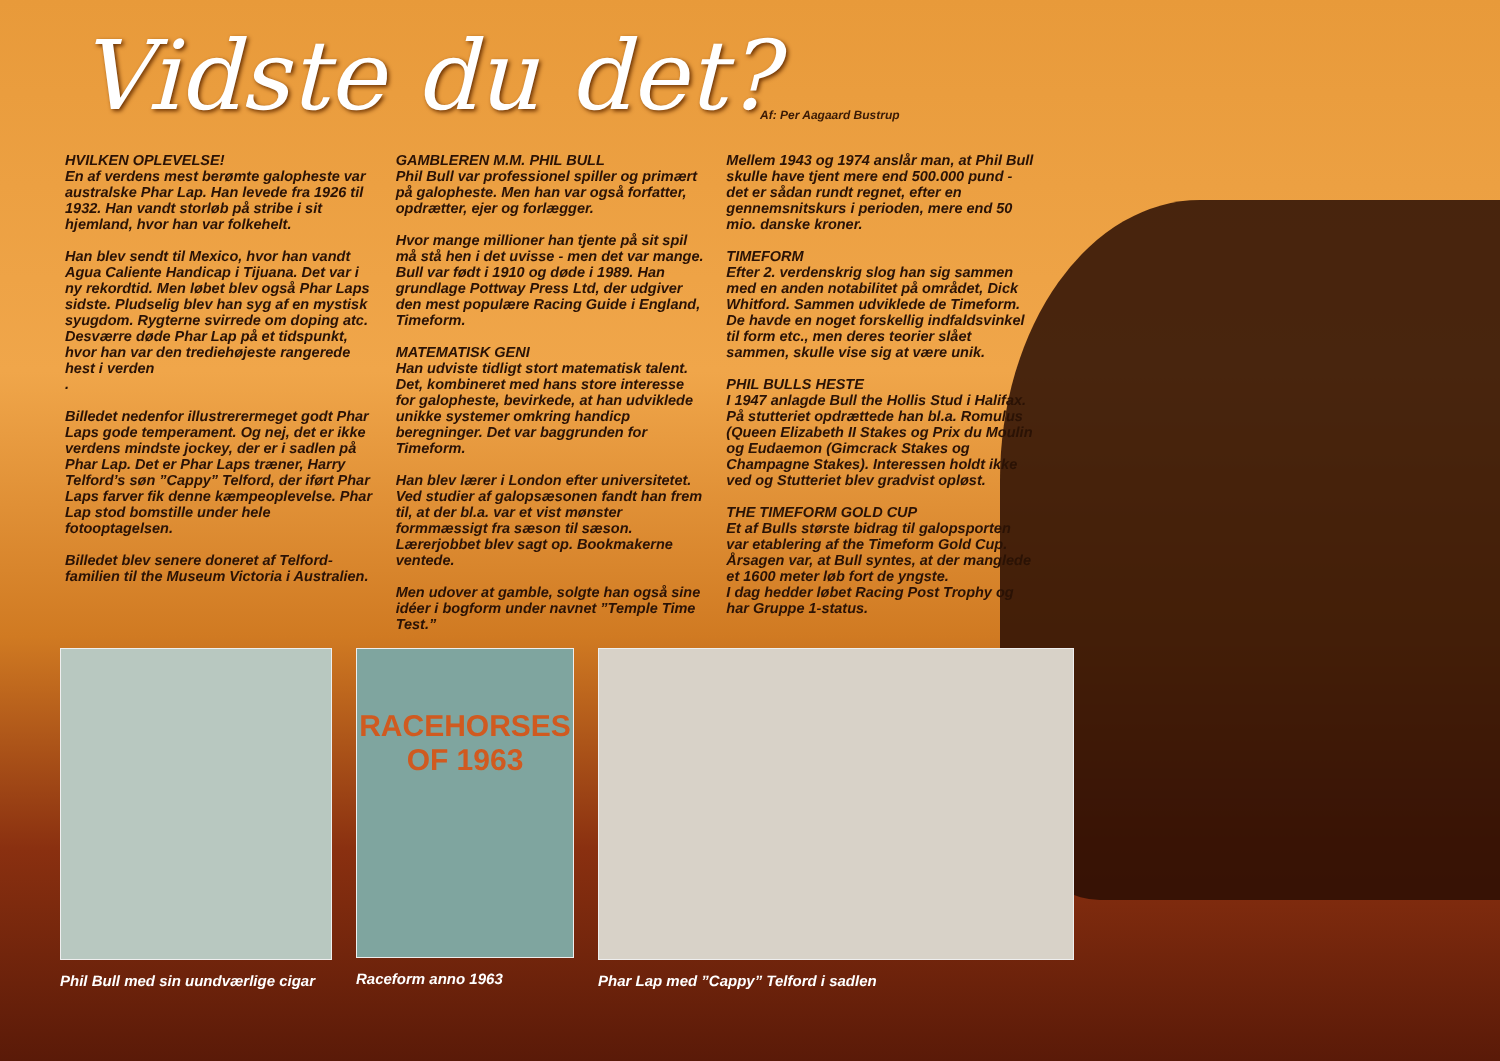Vidste du det? Af: Per Aagaard Bustrup
HVILKEN OPLEVELSE!
En af verdens mest berømte galopheste var australske Phar Lap. Han levede fra 1926 til 1932. Han vandt storløb på stribe i sit hjemland, hvor han var folkehelt.
Han blev sendt til Mexico, hvor han vandt Agua Caliente Handicap i Tijuana. Det var i ny rekordtid. Men løbet blev også Phar Laps sidste. Pludselig blev han syg af en mystisk syugdom. Rygterne svirrede om doping atc. Desværre døde Phar Lap på et tidspunkt, hvor han var den trediehøjeste rangerede hest i verden
.
Billedet nedenfor illustrerermeget godt Phar Laps gode temperament. Og nej, det er ikke verdens mindste jockey, der er i sadlen på Phar Lap. Det er Phar Laps træner, Harry Telford’s søn ”Cappy” Telford, der iført Phar Laps farver fik denne kæmpeoplevelse. Phar Lap stod bomstille under hele fotooptagelsen.
Billedet blev senere doneret af Telford-familien til the Museum Victoria i Australien.
GAMBLEREN M.M. PHIL BULL
Phil Bull var professionel spiller og primært på galopheste. Men han var også forfatter, opdrætter, ejer og forlægger.
Hvor mange millioner han tjente på sit spil må stå hen i det uvisse - men det var mange. Bull var født i 1910 og døde i 1989. Han grundlage Pottway Press Ltd, der udgiver den mest populære Racing Guide i England, Timeform.
MATEMATISK GENI
Han udviste tidligt stort matematisk talent. Det, kombineret med hans store interesse for galopheste, bevirkede, at han udviklede unikke systemer omkring handicp beregninger. Det var baggrunden for Timeform.
Han blev lærer i London efter universitetet. Ved studier af galopsæsonen fandt han frem til, at der bl.a. var et vist mønster formmæssigt fra sæson til sæson. Lærerjobbet blev sagt op. Bookmakerne ventede.
Men udover at gamble, solgte han også sine idéer i bogform under navnet ”Temple Time Test.”
Mellem 1943 og 1974 anslår man, at Phil Bull skulle have tjent mere end 500.000 pund - det er sådan rundt regnet, efter en gennemsnitskurs i perioden, mere end 50 mio. danske kroner.
TIMEFORM
Efter 2. verdenskrig slog han sig sammen med en anden notabilitet på området, Dick Whitford. Sammen udviklede de Timeform. De havde en noget forskellig indfaldsvinkel til form etc., men deres teorier slået sammen, skulle vise sig at være unik.
PHIL BULLS HESTE
I 1947 anlagde Bull the Hollis Stud i Halifax. På stutteriet opdrættede han bl.a. Romulus (Queen Elizabeth II Stakes og Prix du Moulin og Eudaemon (Gimcrack Stakes og Champagne Stakes). Interessen holdt ikke ved og Stutteriet blev gradvist opløst.
THE TIMEFORM GOLD CUP
Et af Bulls største bidrag til galopsporten var etablering af the Timeform Gold Cup. Årsagen var, at Bull syntes, at der manglede et 1600 meter løb fort de yngste.
I dag hedder løbet Racing Post Trophy og har Gruppe 1-status.
Phil Bull med sin uundværlige cigar
RACEHORSES
OF 1963
Raceform anno 1963
Phar Lap med ”Cappy” Telford i sadlen